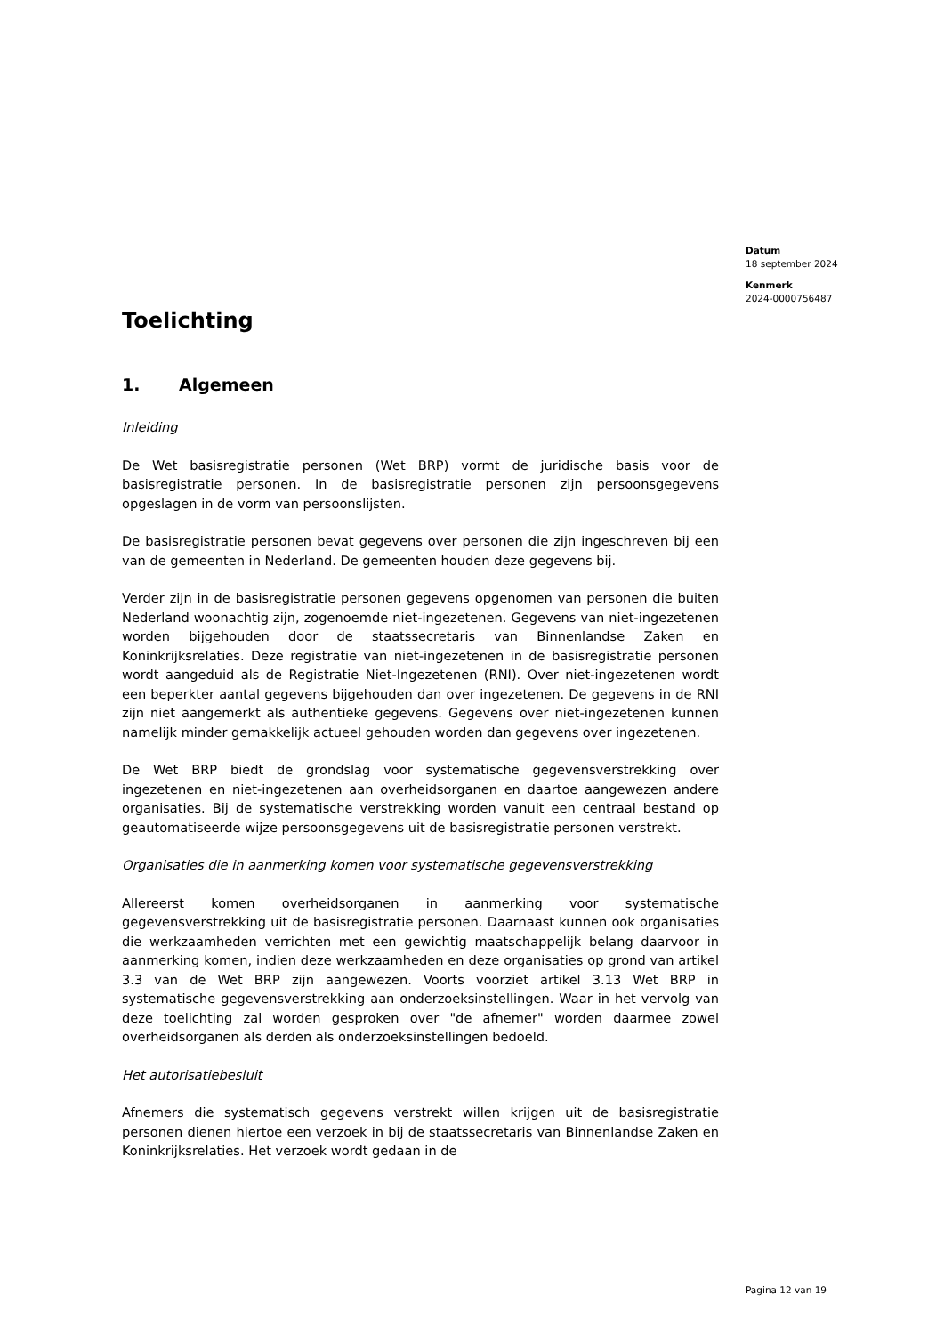Datum
18 september 2024
Kenmerk
2024-0000756487
Toelichting
1. Algemeen
Inleiding
De Wet basisregistratie personen (Wet BRP) vormt de juridische basis voor de basisregistratie personen. In de basisregistratie personen zijn persoonsgegevens opgeslagen in de vorm van persoonslijsten.
De basisregistratie personen bevat gegevens over personen die zijn ingeschreven bij een van de gemeenten in Nederland. De gemeenten houden deze gegevens bij.
Verder zijn in de basisregistratie personen gegevens opgenomen van personen die buiten Nederland woonachtig zijn, zogenoemde niet-ingezetenen. Gegevens van niet-ingezetenen worden bijgehouden door de staatssecretaris van Binnenlandse Zaken en Koninkrijksrelaties. Deze registratie van niet-ingezetenen in de basisregistratie personen wordt aangeduid als de Registratie Niet-Ingezetenen (RNI). Over niet-ingezetenen wordt een beperkter aantal gegevens bijgehouden dan over ingezetenen. De gegevens in de RNI zijn niet aangemerkt als authentieke gegevens. Gegevens over niet-ingezetenen kunnen namelijk minder gemakkelijk actueel gehouden worden dan gegevens over ingezetenen.
De Wet BRP biedt de grondslag voor systematische gegevensverstrekking over ingezetenen en niet-ingezetenen aan overheidsorganen en daartoe aangewezen andere organisaties. Bij de systematische verstrekking worden vanuit een centraal bestand op geautomatiseerde wijze persoonsgegevens uit de basisregistratie personen verstrekt.
Organisaties die in aanmerking komen voor systematische gegevensverstrekking
Allereerst komen overheidsorganen in aanmerking voor systematische gegevensverstrekking uit de basisregistratie personen. Daarnaast kunnen ook organisaties die werkzaamheden verrichten met een gewichtig maatschappelijk belang daarvoor in aanmerking komen, indien deze werkzaamheden en deze organisaties op grond van artikel 3.3 van de Wet BRP zijn aangewezen. Voorts voorziet artikel 3.13 Wet BRP in systematische gegevensverstrekking aan onderzoeksinstellingen. Waar in het vervolg van deze toelichting zal worden gesproken over "de afnemer" worden daarmee zowel overheidsorganen als derden als onderzoeksinstellingen bedoeld.
Het autorisatiebesluit
Afnemers die systematisch gegevens verstrekt willen krijgen uit de basisregistratie personen dienen hiertoe een verzoek in bij de staatssecretaris van Binnenlandse Zaken en Koninkrijksrelaties. Het verzoek wordt gedaan in de
Pagina 12 van 19